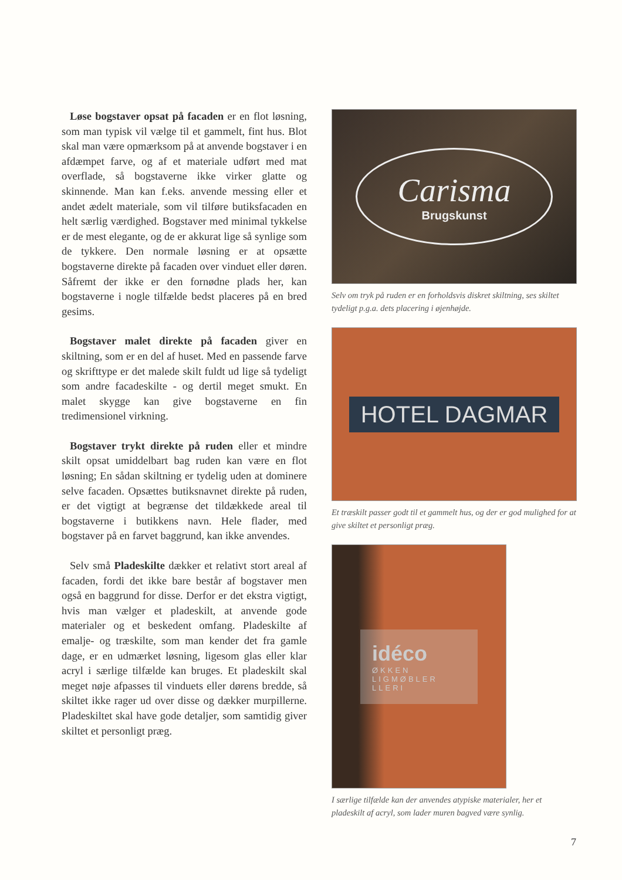Løse bogstaver opsat på facaden er en flot løsning, som man typisk vil vælge til et gammelt, fint hus. Blot skal man være opmærksom på at anvende bogstaver i en afdæmpet farve, og af et materiale udført med mat overflade, så bogstaverne ikke virker glatte og skinnende. Man kan f.eks. anvende messing eller et andet ædelt materiale, som vil tilføre butiksfacaden en helt særlig værdighed. Bogstaver med minimal tykkelse er de mest elegante, og de er akkurat lige så synlige som de tykkere. Den normale løsning er at opsætte bogstaverne direkte på facaden over vinduet eller døren. Såfremt der ikke er den fornødne plads her, kan bogstaverne i nogle tilfælde bedst placeres på en bred gesims.
Bogstaver malet direkte på facaden giver en skiltning, som er en del af huset. Med en passende farve og skrifttype er det malede skilt fuldt ud lige så tydeligt som andre facadeskilte - og dertil meget smukt. En malet skygge kan give bogstaverne en fin tredimensionel virkning.
Bogstaver trykt direkte på ruden eller et mindre skilt opsat umiddelbart bag ruden kan være en flot løsning; En sådan skiltning er tydelig uden at dominere selve facaden. Opsættes butiksnavnet direkte på ruden, er det vigtigt at begrænse det tildækkede areal til bogstaverne i butikkens navn. Hele flader, med bogstaver på en farvet baggrund, kan ikke anvendes.
Selv små Pladeskilte dækker et relativt stort areal af facaden, fordi det ikke bare består af bogstaver men også en baggrund for disse. Derfor er det ekstra vigtigt, hvis man vælger et pladeskilt, at anvende gode materialer og et beskedent omfang. Pladeskilte af emalje- og træskilte, som man kender det fra gamle dage, er en udmærket løsning, ligesom glas eller klar acryl i særlige tilfælde kan bruges. Et pladeskilt skal meget nøje afpasses til vinduets eller dørens bredde, så skiltet ikke rager ud over disse og dækker murpillerne. Pladeskiltet skal have gode detaljer, som samtidig giver skiltet et personligt præg.
Carisma
Brugskunst
Selv om tryk på ruden er en forholdsvis diskret skiltning, ses skiltet tydeligt p.g.a. dets placering i øjenhøjde.
HOTEL DAGMAR
Et træskilt passer godt til et gammelt hus, og der er god mulighed for at give skiltet et personligt præg.
idéco
ØKKEN
LIGMØBLER
LLERI
I særlige tilfælde kan der anvendes atypiske materialer, her et pladeskilt af acryl, som lader muren bagved være synlig.
7